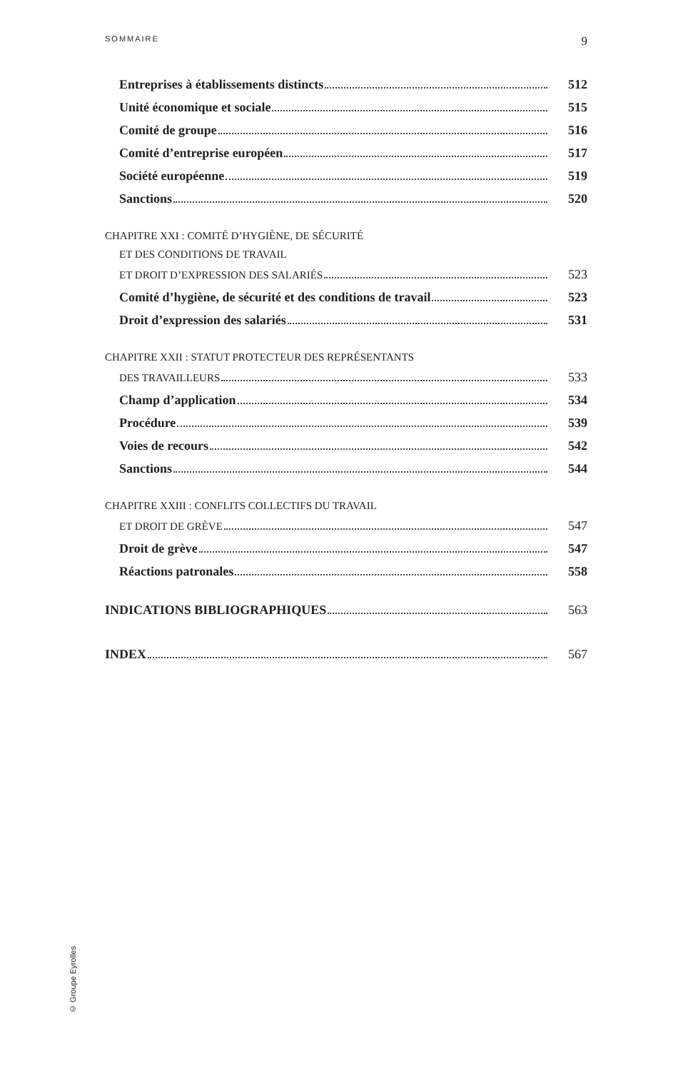SOMMAIRE 9
Entreprises à établissements distincts 512
Unité économique et sociale 515
Comité de groupe 516
Comité d’entreprise européen 517
Société européenne 519
Sanctions 520
CHAPITRE XXI : COMITÉ D’HYGIÈNE, DE SÉCURITÉ
ET DES CONDITIONS DE TRAVAIL
ET DROIT D’EXPRESSION DES SALARIÉS 523
Comité d’hygiène, de sécurité et des conditions de travail 523
Droit d’expression des salariés 531
CHAPITRE XXII : STATUT PROTECTEUR DES REPRÉSENTANTS
DES TRAVAILLEURS 533
Champ d’application 534
Procédure 539
Voies de recours 542
Sanctions 544
CHAPITRE XXIII : CONFLITS COLLECTIFS DU TRAVAIL
ET DROIT DE GRÈVE 547
Droit de grève 547
Réactions patronales 558
INDICATIONS BIBLIOGRAPHIQUES 563
INDEX 567
© Groupe Eyrolles